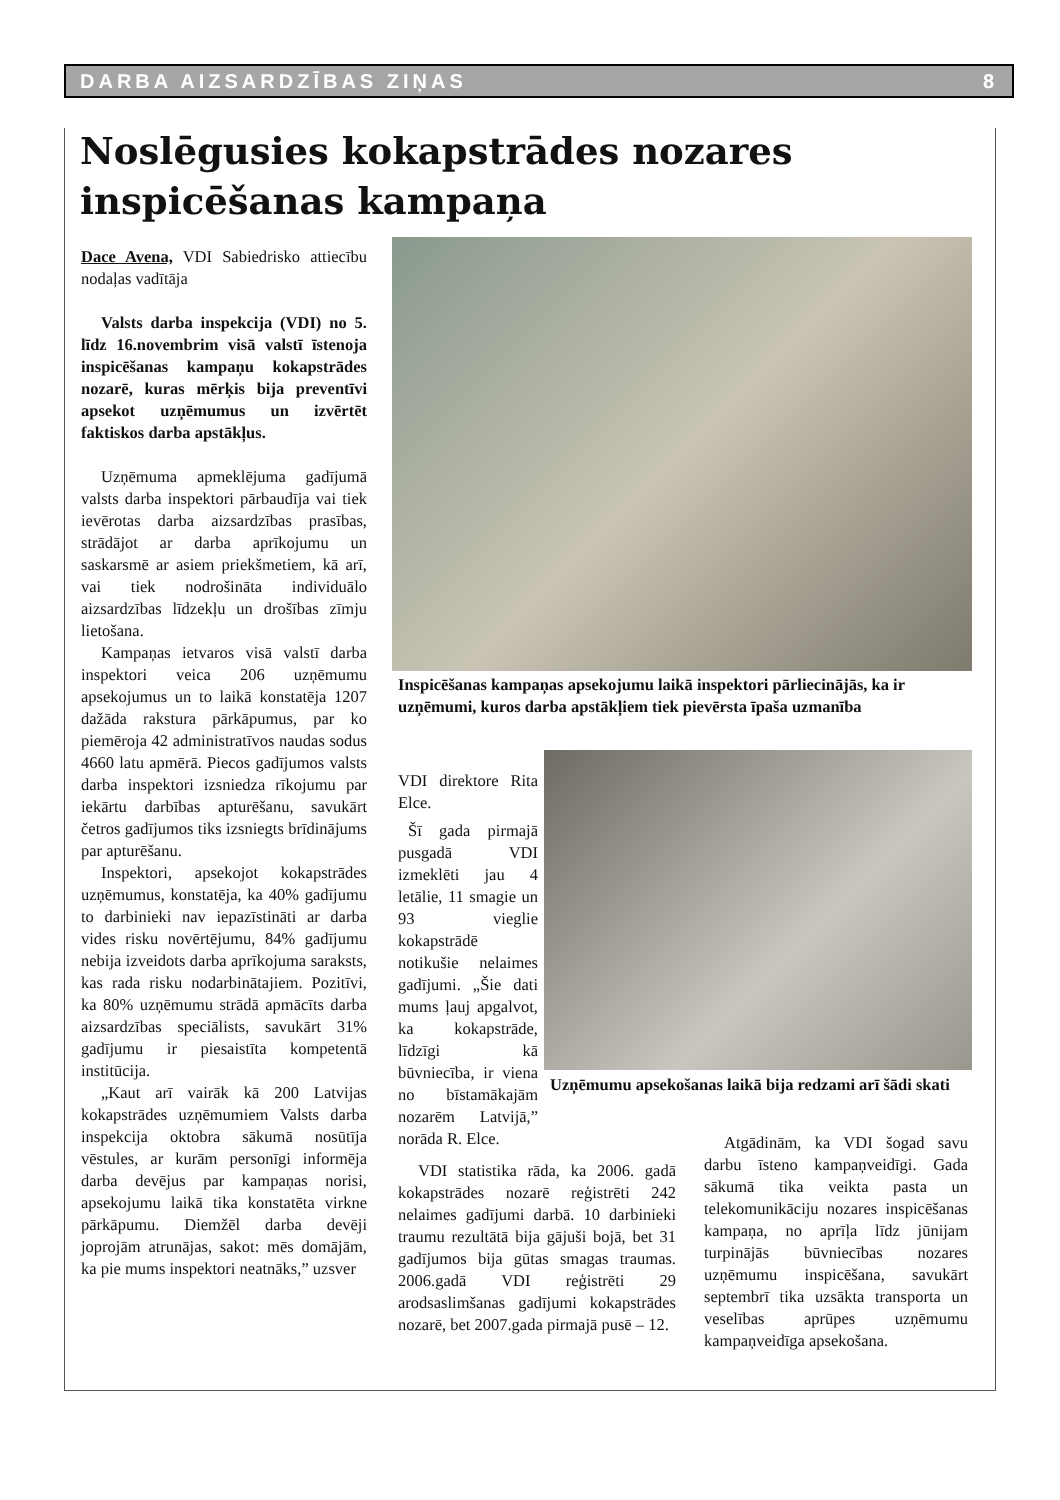DARBA AIZSARDZĪBAS ZIŅAS 8
Noslēgusies kokapstrādes nozares
inspicēšanas kampaņa
Dace Avena, VDI Sabiedrisko attiecību nodaļas vadītāja
Valsts darba inspekcija (VDI) no 5. līdz 16.novembrim visā valstī īstenoja inspicēšanas kampaņu kokapstrādes nozarē, kuras mērķis bija preventīvi apsekot uzņēmumus un izvērtēt faktiskos darba apstākļus.
Uzņēmuma apmeklējuma gadījumā valsts darba inspektori pārbaudīja vai tiek ievērotas darba aizsardzības prasības, strādājot ar darba aprīkojumu un saskarsmē ar asiem priekšmetiem, kā arī, vai tiek nodrošināta individuālo aizsardzības līdzekļu un drošības zīmju lietošana.
Kampaņas ietvaros visā valstī darba inspektori veica 206 uzņēmumu apsekojumus un to laikā konstatēja 1207 dažāda rakstura pārkāpumus, par ko piemēroja 42 administratīvos naudas sodus 4660 latu apmērā. Piecos gadījumos valsts darba inspektori izsniedza rīkojumu par iekārtu darbības apturēšanu, savukārt četros gadījumos tiks izsniegts brīdinājums par apturēšanu.
Inspektori, apsekojot kokapstrādes uzņēmumus, konstatēja, ka 40% gadījumu to darbinieki nav iepazīstināti ar darba vides risku novērtējumu, 84% gadījumu nebija izveidots darba aprīkojuma saraksts, kas rada risku nodarbinātajiem. Pozitīvi, ka 80% uzņēmumu strādā apmācīts darba aizsardzības speciālists, savukārt 31% gadījumu ir piesaistīta kompetentā institūcija.
„Kaut arī vairāk kā 200 Latvijas kokapstrādes uzņēmumiem Valsts darba inspekcija oktobra sākumā nosūtīja vēstules, ar kurām personīgi informēja darba devējus par kampaņas norisi, apsekojumu laikā tika konstatēta virkne pārkāpumu. Diemžēl darba devēji joprojām atrunājas, sakot: mēs domājām, ka pie mums inspektori neatnāks,” uzsver
Inspicēšanas kampaņas apsekojumu laikā inspektori pārliecinājās, ka ir uzņēmumi, kuros darba apstākļiem tiek pievērsta īpaša uzmanība
VDI direktore Rita Elce.
Šī gada pirmajā pusgadā VDI izmeklēti jau 4 letālie, 11 smagie un 93 vieglie kokapstrādē notikušie nelaimes gadījumi. „Šie dati mums ļauj apgalvot, ka kokapstrāde, līdzīgi kā būvniecība, ir viena no bīstamākajām nozarēm Latvijā,” norāda R. Elce.
Uzņēmumu apsekošanas laikā bija redzami arī šādi skati
VDI statistika rāda, ka 2006. gadā kokapstrādes nozarē reģistrēti 242 nelaimes gadījumi darbā. 10 darbinieki traumu rezultātā bija gājuši bojā, bet 31 gadījumos bija gūtas smagas traumas. 2006.gadā VDI reģistrēti 29 arodsaslimšanas gadījumi kokapstrādes nozarē, bet 2007.gada pirmajā pusē – 12.
Atgādinām, ka VDI šogad savu darbu īsteno kampaņveidīgi. Gada sākumā tika veikta pasta un telekomunikāciju nozares inspicēšanas kampaņa, no aprīļa līdz jūnijam turpinājās būvniecības nozares uzņēmumu inspicēšana, savukārt septembrī tika uzsākta transporta un veselības aprūpes uzņēmumu kampaņveidīga apsekošana.